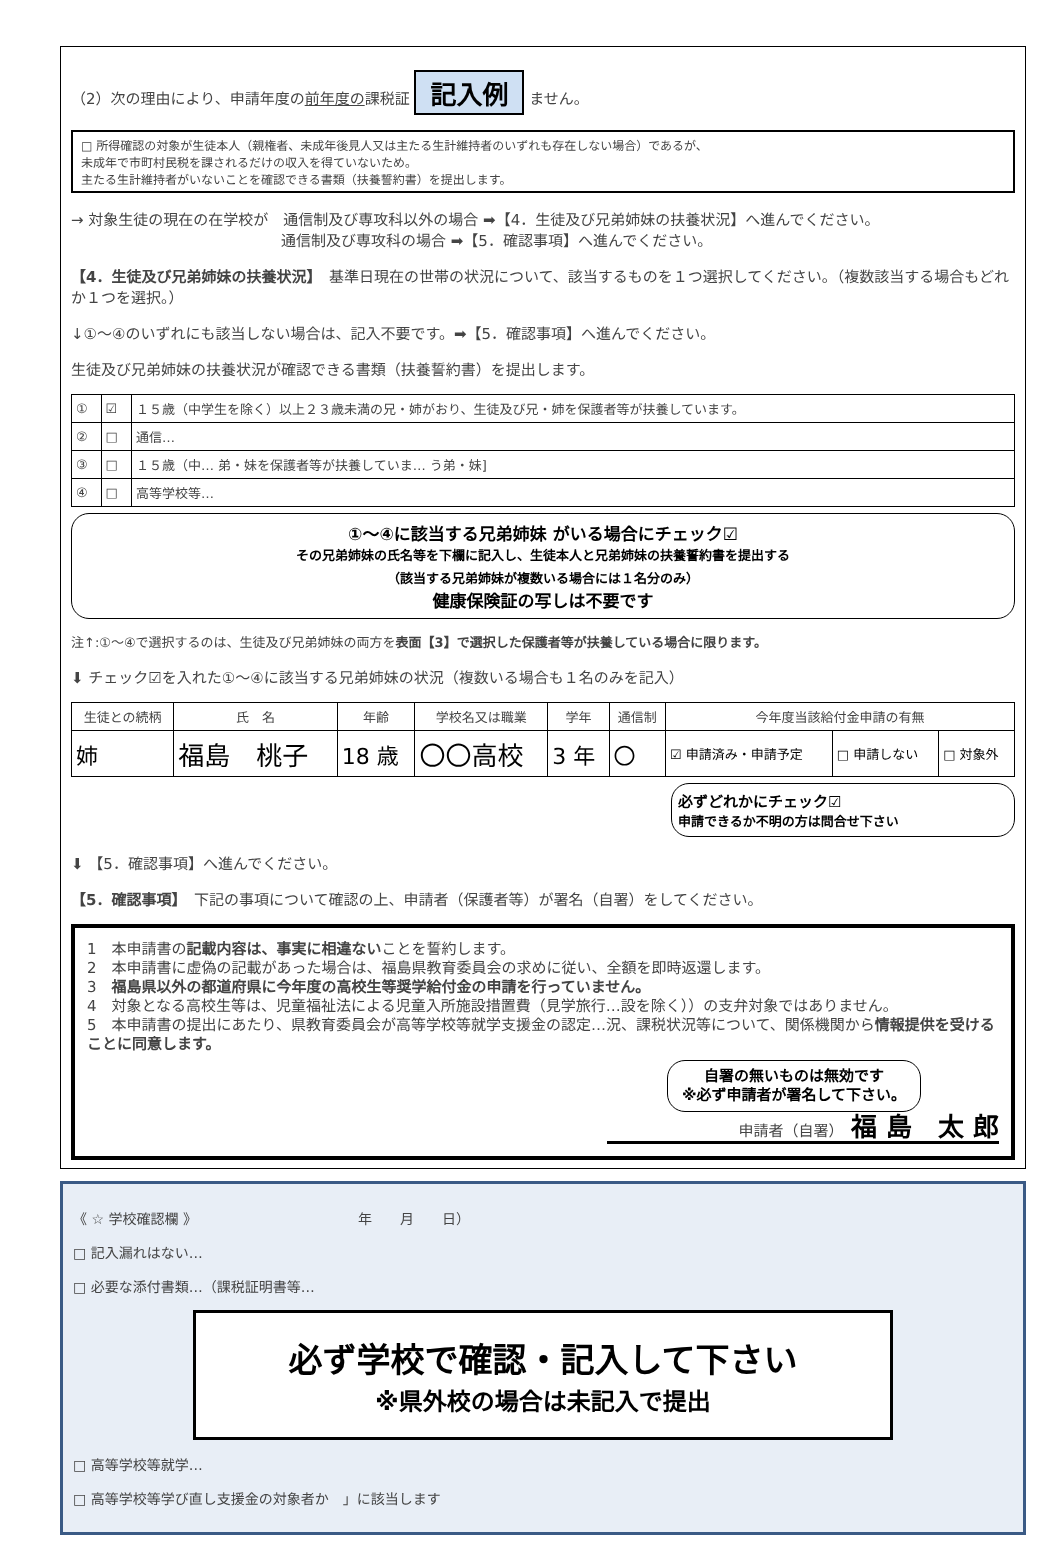（2）次の理由により、申請年度の前年度の課税証 記入例 ません。
□ 所得確認の対象が生徒本人（親権者、未成年後見人又は主たる生計維持者のいずれも存在しない場合）であるが、
未成年で市町村民税を課されるだけの収入を得ていないため。
主たる生計維持者がいないことを確認できる書類（扶養誓約書）を提出します。
→ 対象生徒の現在の在学校が　通信制及び専攻科以外の場合 ➡【4．生徒及び兄弟姉妹の扶養状況】へ進んでください。
　　　　　　　　　　　　　　通信制及び専攻科の場合 ➡【5．確認事項】へ進んでください。
【4．生徒及び兄弟姉妹の扶養状況】　基準日現在の世帯の状況について、該当するものを１つ選択してください。（複数該当する場合もどれか１つを選択。）
↓①～④のいずれにも該当しない場合は、記入不要です。➡【5．確認事項】へ進んでください。
生徒及び兄弟姉妹の扶養状況が確認できる書類（扶養誓約書）を提出します。
| ① | ☑ | １５歳（中学生を除く）以上２３歳未満の兄・姉がおり、生徒及び兄・姉を保護者等が扶養しています。 |
| ② | □ | 通信… |
| ③ | □ | １５歳（中… 弟・妹を保護者等が扶養していま… う弟・妹] |
| ④ | □ | 高等学校等… |
①～④に該当する兄弟姉妹 がいる場合にチェック☑
その兄弟姉妹の氏名等を下欄に記入し、生徒本人と兄弟姉妹の扶養誓約書を提出する
（該当する兄弟姉妹が複数いる場合には１名分のみ）
健康保険証の写しは不要です
注↑:①～④で選択するのは、生徒及び兄弟姉妹の両方を表面【3】で選択した保護者等が扶養している場合に限ります。
⬇ チェック☑を入れた①～④に該当する兄弟姉妹の状況（複数いる場合も１名のみを記入）
| 生徒との続柄 | 氏 名 | 年齢 | 学校名又は職業 | 学年 | 通信制 | 今年度当該給付金申請の有無 | | |
| --- | --- | --- | --- | --- | --- | --- | --- | --- |
| 姉 | 福島 桃子 | 18 歳 | 〇〇高校 | 3 年 | 〇 | ☑ 申請済み・申請予定 | □ 申請しない | □ 対象外 |
必ずどれかにチェック☑
申請できるか不明の方は問合せ下さい
⬇ 【5．確認事項】へ進んでください。
【5．確認事項】　下記の事項について確認の上、申請者（保護者等）が署名（自署）をしてください。
1　本申請書の記載内容は、事実に相違ないことを誓約します。
2　本申請書に虚偽の記載があった場合は、福島県教育委員会の求めに従い、全額を即時返還します。
3　福島県以外の都道府県に今年度の高校生等奨学給付金の申請を行っていません。
4　対象となる高校生等は、児童福祉法による児童入所施設措置費（見学旅行…設を除く））の支弁対象ではありません。
5　本申請書の提出にあたり、県教育委員会が高等学校等就学支援金の認定…況、課税状況等について、関係機関から情報提供を受けることに同意します。
自署の無いものは無効です
※必ず申請者が署名して下さい。
申請者（自署）　福 島　太 郎
《 ☆ 学校確認欄 》　　　　　　　　　　　　年　　月　　日）
□ 記入漏れはない…
□ 必要な添付書類…（課税証明書等…
必ず学校で確認・記入して下さい
※県外校の場合は未記入で提出
□ 高等学校等就学…
□ 高等学校等学び直し支援金の対象者か　」に該当します